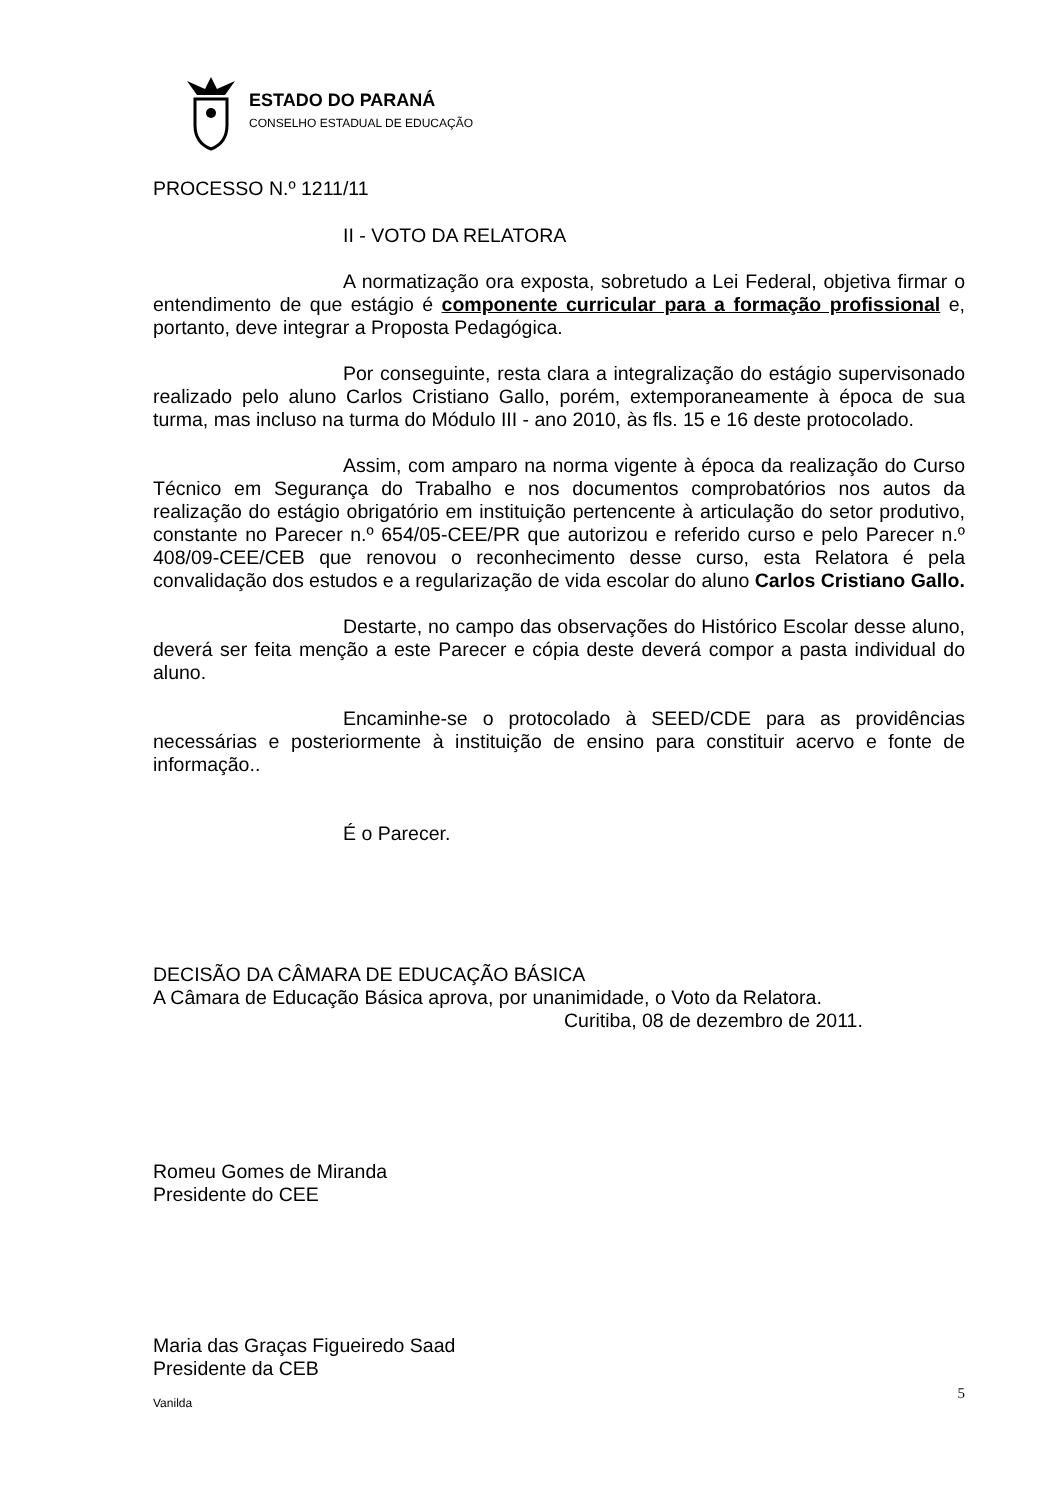ESTADO DO PARANÁ
CONSELHO ESTADUAL DE EDUCAÇÃO
PROCESSO N.º 1211/11
II - VOTO DA RELATORA
A normatização ora exposta, sobretudo a Lei Federal, objetiva firmar o entendimento de que estágio é componente curricular para a formação profissional e, portanto, deve integrar a Proposta Pedagógica.
Por conseguinte, resta clara a integralização do estágio supervisonado realizado pelo aluno Carlos Cristiano Gallo, porém, extemporaneamente à época de sua turma, mas incluso na turma do Módulo III - ano 2010, às fls. 15 e 16 deste protocolado.
Assim, com amparo na norma vigente à época da realização do Curso Técnico em Segurança do Trabalho e nos documentos comprobatórios nos autos da realização do estágio obrigatório em instituição pertencente à articulação do setor produtivo, constante no Parecer n.º 654/05-CEE/PR que autorizou e referido curso e pelo Parecer n.º 408/09-CEE/CEB que renovou o reconhecimento desse curso, esta Relatora é pela convalidação dos estudos e a regularização de vida escolar do aluno Carlos Cristiano Gallo.
Destarte, no campo das observações do Histórico Escolar desse aluno, deverá ser feita menção a este Parecer e cópia deste deverá compor a pasta individual do aluno.
Encaminhe-se o protocolado à SEED/CDE para as providências necessárias e posteriormente à instituição de ensino para constituir acervo e fonte de informação..
É o Parecer.
DECISÃO DA CÂMARA DE EDUCAÇÃO BÁSICA
A Câmara de Educação Básica aprova, por unanimidade, o Voto da Relatora.
Curitiba, 08 de dezembro de 2011.
Romeu Gomes de Miranda
Presidente do CEE
Maria das Graças Figueiredo Saad
Presidente da CEB
Vanilda 5